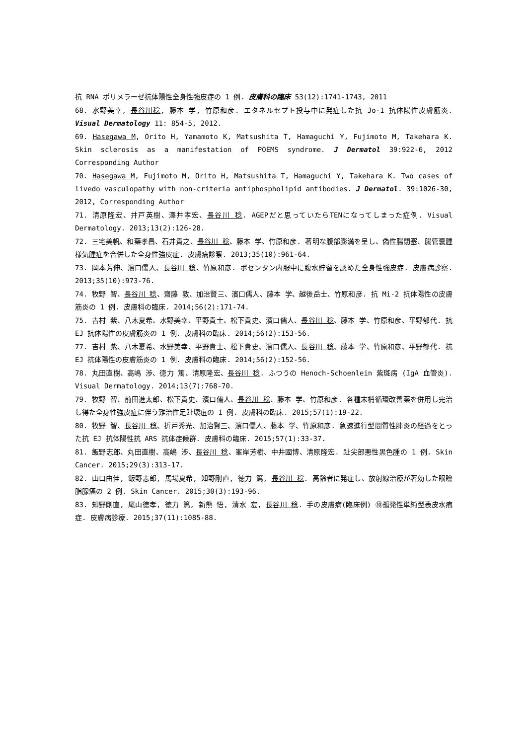抗 RNA ポリメラーゼ抗体陽性全身性強皮症の 1 例. 皮膚科の臨床 53(12):1741-1743, 2011
68. 水野美幸, 長谷川稔, 藤本 学, 竹原和彦. エタネルセプト投与中に発症した抗 Jo-1 抗体陽性皮膚筋炎. Visual Dermatology 11: 854-5, 2012.
69. Hasegawa M, Orito H, Yamamoto K, Matsushita T, Hamaguchi Y, Fujimoto M, Takehara K. Skin sclerosis as a manifestation of POEMS syndrome. J Dermatol 39:922-6, 2012 Corresponding Author
70. Hasegawa M, Fujimoto M, Orito H, Matsushita T, Hamaguchi Y, Takehara K. Two cases of livedo vasculopathy with non-criteria antiphospholipid antibodies. J Dermatol. 39:1026-30, 2012, Corresponding Author
71. 清原隆宏、井戸英樹、澤井孝宏、長谷川 稔. AGEPだと思っていたらTENになってしまった症例. Visual Dermatology. 2013;13(2):126-28.
72. 三宅美帆、和藥孝昌、石井貴之、長谷川 稔、藤本 学、竹原和彦. 著明な腹部膨満を呈し、偽性腸閉塞、腸管嚢腫様気腫症を合併した全身性強皮症. 皮膚病診察. 2013;35(10):961-64.
73. 岡本芳伸、濱口儒人、長谷川 稔、竹原和彦. ボセンタン内服中に腹水貯留を認めた全身性強皮症. 皮膚病診察. 2013;35(10):973-76.
74. 牧野 智、長谷川 稔、齋藤 敦、加治賢三、濱口儒人、藤本 学、越後岳士、竹原和彦. 抗 Mi-2 抗体陽性の皮膚筋炎の 1 例. 皮膚科の臨床. 2014;56(2):171-74.
75. 吉村 紫、八木夏希、水野美幸、平野貴士、松下貴史、濱口儒人、長谷川 稔、藤本 学、竹原和彦、平野郁代. 抗 EJ 抗体陽性の皮膚筋炎の 1 例. 皮膚科の臨床. 2014;56(2):153-56.
77. 吉村 紫、八木夏希、水野美幸、平野貴士、松下貴史、濱口儒人、長谷川 稔、藤本 学、竹原和彦、平野郁代. 抗 EJ 抗体陽性の皮膚筋炎の 1 例. 皮膚科の臨床. 2014;56(2):152-56.
78. 丸田直樹、高嶋 渉、徳力 篤、清原隆宏、長谷川 稔. ふつうの Henoch-Schoenlein 紫斑病 (IgA 血管炎). Visual Dermatology. 2014;13(7):768-70.
79. 牧野 智、前田進太郎、松下貴史、濱口儒人、長谷川 稔、藤本 学、竹原和彦. 各種末梢循環改善薬を併用し完治し得た全身性強皮症に伴う難治性足趾壊疽の 1 例. 皮膚科の臨床. 2015;57(1):19-22.
80. 牧野 智、長谷川 稔、折戸秀光、加治賢三、濱口儒人、藤本 学、竹原和彦. 急速進行型間質性肺炎の経過をとった抗 EJ 抗体陽性抗 ARS 抗体症候群. 皮膚科の臨床. 2015;57(1):33-37.
81. 飯野志郎、丸田直樹、高嶋 渉、長谷川 稔、峯岸芳樹、中井國博、清原隆宏. 趾尖部悪性黒色腫の 1 例. Skin Cancer. 2015;29(3):313-17.
82. 山口由佳, 飯野志郎, 馬場夏希, 知野剛直, 徳力 篤, 長谷川 稔. 高齢者に発症し、放射線治療が著効した眼瞼脂腺癌の 2 例. Skin Cancer. 2015;30(3):193-96.
83. 知野剛直, 尾山徳孝, 徳力 篤, 新熊 悟, 清水 宏, 長谷川 稔. 手の皮膚病(臨床例) ⑩孤発性単純型表皮水疱症. 皮膚病診療. 2015;37(11):1085-88.